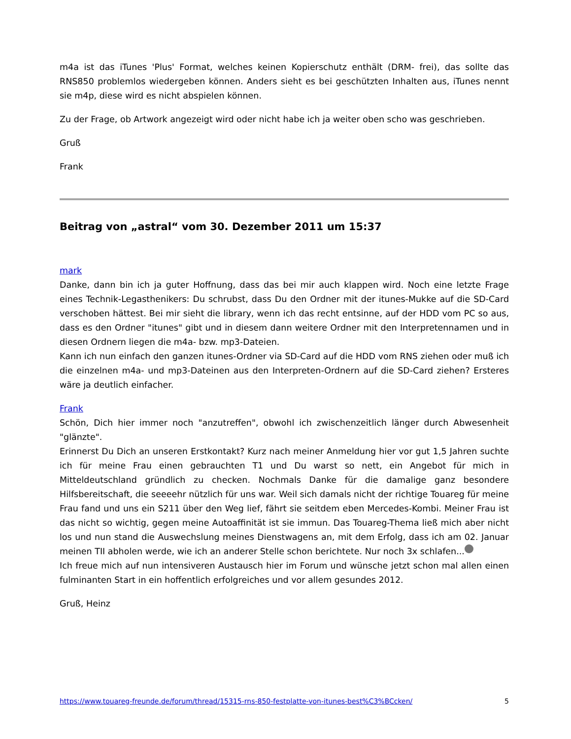m4a ist das iTunes 'Plus' Format, welches keinen Kopierschutz enthält (DRM- frei), das sollte das RNS850 problemlos wiedergeben können. Anders sieht es bei geschützten Inhalten aus, iTunes nennt sie m4p, diese wird es nicht abspielen können.
Zu der Frage, ob Artwork angezeigt wird oder nicht habe ich ja weiter oben scho was geschrieben.
Gruß
Frank
Beitrag von „astral“ vom 30. Dezember 2011 um 15:37
mark
Danke, dann bin ich ja guter Hoffnung, dass das bei mir auch klappen wird. Noch eine letzte Frage eines Technik-Legasthenikers: Du schrubst, dass Du den Ordner mit der itunes-Mukke auf die SD-Card verschoben hättest. Bei mir sieht die library, wenn ich das recht entsinne, auf der HDD vom PC so aus, dass es den Ordner "itunes" gibt und in diesem dann weitere Ordner mit den Interpretennamen und in diesen Ordnern liegen die m4a- bzw. mp3-Dateien.
Kann ich nun einfach den ganzen itunes-Ordner via SD-Card auf die HDD vom RNS ziehen oder muß ich die einzelnen m4a- und mp3-Dateinen aus den Interpreten-Ordnern auf die SD-Card ziehen? Ersteres wäre ja deutlich einfacher.
Frank
Schön, Dich hier immer noch "anzutreffen", obwohl ich zwischenzeitlich länger durch Abwesenheit "glänzte".
Erinnerst Du Dich an unseren Erstkontakt? Kurz nach meiner Anmeldung hier vor gut 1,5 Jahren suchte ich für meine Frau einen gebrauchten T1 und Du warst so nett, ein Angebot für mich in Mitteldeutschland gründlich zu checken. Nochmals Danke für die damalige ganz besondere Hilfsbereitschaft, die seeeehr nützlich für uns war. Weil sich damals nicht der richtige Touareg für meine Frau fand und uns ein S211 über den Weg lief, fährt sie seitdem eben Mercedes-Kombi. Meiner Frau ist das nicht so wichtig, gegen meine Autoaffinität ist sie immun. Das Touareg-Thema ließ mich aber nicht los und nun stand die Auswechslung meines Dienstwagens an, mit dem Erfolg, dass ich am 02. Januar meinen TII abholen werde, wie ich an anderer Stelle schon berichtete. Nur noch 3x schlafen...
Ich freue mich auf nun intensiveren Austausch hier im Forum und wünsche jetzt schon mal allen einen fulminanten Start in ein hoffentlich erfolgreiches und vor allem gesundes 2012.
Gruß, Heinz
https://www.touareg-freunde.de/forum/thread/15315-rns-850-festplatte-von-itunes-best%C3%BCcken/ 5